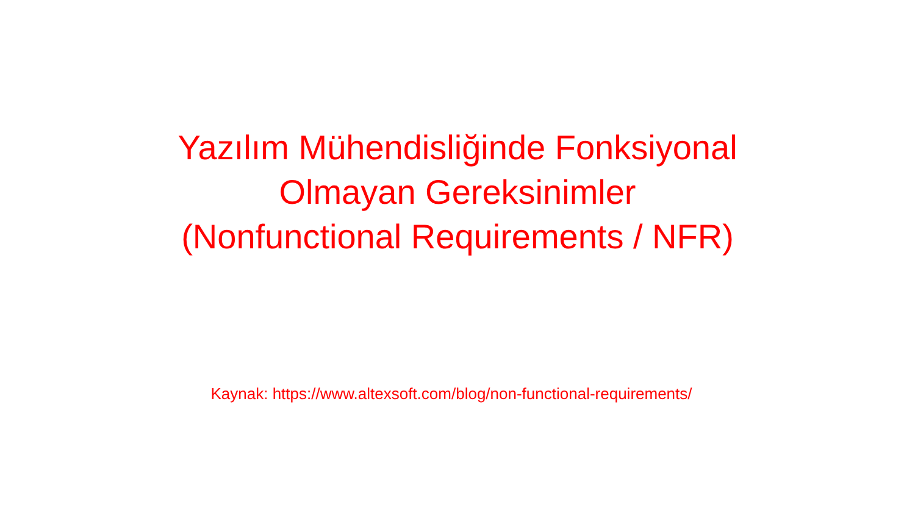Yazılım Mühendisliğinde Fonksiyonal
Olmayan Gereksinimler
(Nonfunctional Requirements / NFR)
Kaynak: https://www.altexsoft.com/blog/non-functional-requirements/